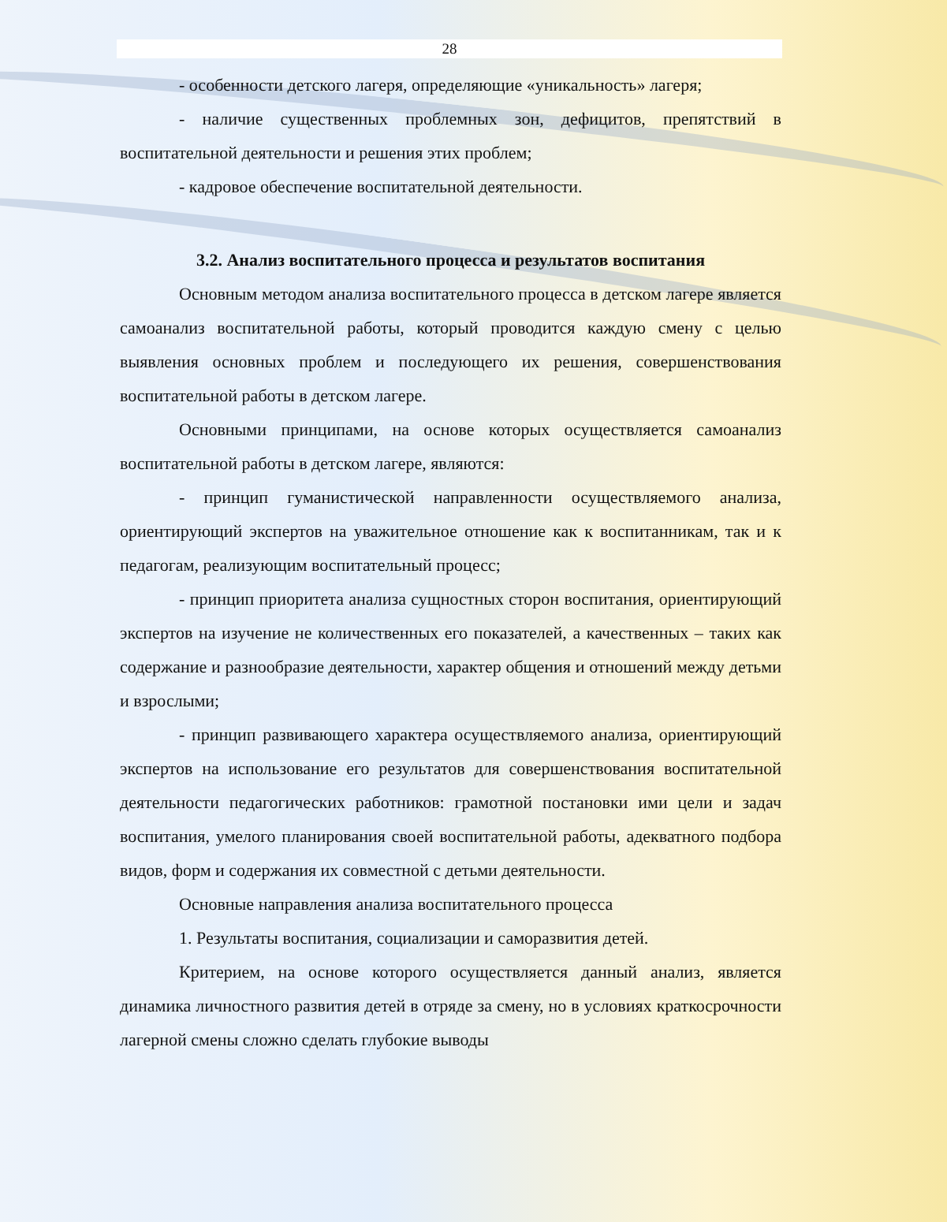28
- особенности детского лагеря, определяющие «уникальность» лагеря;
- наличие существенных проблемных зон, дефицитов, препятствий в воспитательной деятельности и решения этих проблем;
- кадровое обеспечение воспитательной деятельности.
3.2. Анализ воспитательного процесса и результатов воспитания
Основным методом анализа воспитательного процесса в детском лагере является самоанализ воспитательной работы, который проводится каждую смену с целью выявления основных проблем и последующего их решения, совершенствования воспитательной работы в детском лагере.
Основными принципами, на основе которых осуществляется самоанализ воспитательной работы в детском лагере, являются:
- принцип гуманистической направленности осуществляемого анализа, ориентирующий экспертов на уважительное отношение как к воспитанникам, так и к педагогам, реализующим воспитательный процесс;
- принцип приоритета анализа сущностных сторон воспитания, ориентирующий экспертов на изучение не количественных его показателей, а качественных – таких как содержание и разнообразие деятельности, характер общения и отношений между детьми и взрослыми;
- принцип развивающего характера осуществляемого анализа, ориентирующий экспертов на использование его результатов для совершенствования воспитательной деятельности педагогических работников: грамотной постановки ими цели и задач воспитания, умелого планирования своей воспитательной работы, адекватного подбора видов, форм и содержания их совместной с детьми деятельности.
Основные направления анализа воспитательного процесса
1. Результаты воспитания, социализации и саморазвития детей.
Критерием, на основе которого осуществляется данный анализ, является динамика личностного развития детей в отряде за смену, но в условиях краткосрочности лагерной смены сложно сделать глубокие выводы